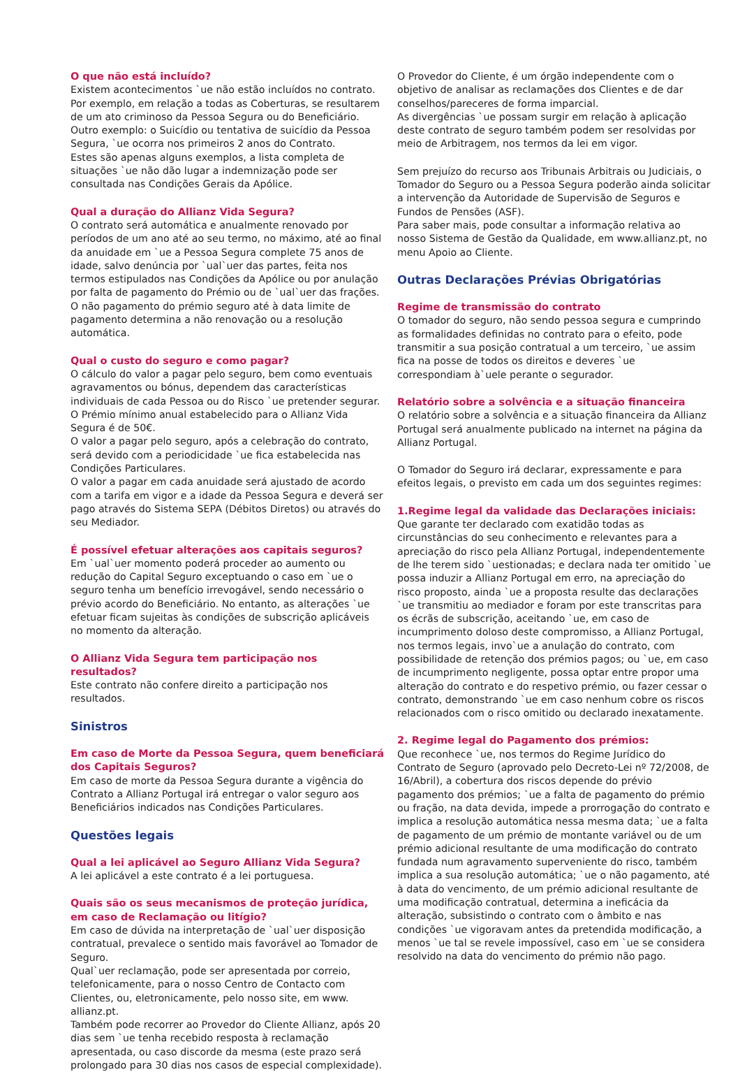O que não está incluído?
Existem acontecimentos `ue não estão incluídos no contrato.
Por exemplo, em relação a todas as Coberturas, se resultarem de um ato criminoso da Pessoa Segura ou do Beneficiário.
Outro exemplo: o Suicídio ou tentativa de suicídio da Pessoa Segura, `ue ocorra nos primeiros 2 anos do Contrato.
Estes são apenas alguns exemplos, a lista completa de situações `ue não dão lugar a indemnização pode ser consultada nas Condições Gerais da Apólice.
Qual a duração do Allianz Vida Segura?
O contrato será automática e anualmente renovado por períodos de um ano até ao seu termo, no máximo, até ao final da anuidade em `ue a Pessoa Segura complete 75 anos de idade, salvo denúncia por `ual`uer das partes, feita nos termos estipulados nas Condições da Apólice ou por anulação por falta de pagamento do Prémio ou de `ual`uer das frações.
O não pagamento do prémio seguro até à data limite de pagamento determina a não renovação ou a resolução automática.
Qual o custo do seguro e como pagar?
O cálculo do valor a pagar pelo seguro, bem como eventuais agravamentos ou bónus, dependem das características individuais de cada Pessoa ou do Risco `ue pretender segurar.
O Prémio mínimo anual estabelecido para o Allianz Vida Segura é de 50€.
O valor a pagar pelo seguro, após a celebração do contrato, será devido com a periodicidade `ue fica estabelecida nas Condições Particulares.
O valor a pagar em cada anuidade será ajustado de acordo com a tarifa em vigor e a idade da Pessoa Segura e deverá ser pago através do Sistema SEPA (Débitos Diretos) ou através do seu Mediador.
É possível efetuar alterações aos capitais seguros?
Em `ual`uer momento poderá proceder ao aumento ou redução do Capital Seguro exceptuando o caso em `ue o seguro tenha um benefício irrevogável, sendo necessário o prévio acordo do Beneficiário. No entanto, as alterações `ue efetuar ficam sujeitas às condições de subscrição aplicáveis no momento da alteração.
O Allianz Vida Segura tem participação nos resultados?
Este contrato não confere direito a participação nos resultados.
Sinistros
Em caso de Morte da Pessoa Segura, quem beneficiará
dos Capitais Seguros?
Em caso de morte da Pessoa Segura durante a vigência do Contrato a Allianz Portugal irá entregar o valor seguro aos Beneficiários indicados nas Condições Particulares.
Questões legais
Qual a lei aplicável ao Seguro Allianz Vida Segura?
A lei aplicável a este contrato é a lei portuguesa.
Quais são os seus mecanismos de proteção jurídica, em caso de Reclamação ou litígio?
Em caso de dúvida na interpretação de `ual`uer disposição contratual, prevalece o sentido mais favorável ao Tomador de Seguro.
Qual`uer reclamação, pode ser apresentada por correio, telefonicamente, para o nosso Centro de Contacto com Clientes, ou, eletronicamente, pelo nosso site, em www. allianz.pt.
Também pode recorrer ao Provedor do Cliente Allianz, após 20 dias sem `ue tenha recebido resposta à reclamação apresentada, ou caso discorde da mesma (este prazo será prolongado para 30 dias nos casos de especial complexidade).
O Provedor do Cliente, é um órgão independente com o objetivo de analisar as reclamações dos Clientes e de dar conselhos/pareceres de forma imparcial.
As divergências `ue possam surgir em relação à aplicação deste contrato de seguro também podem ser resolvidas por meio de Arbitragem, nos termos da lei em vigor.
Sem prejuízo do recurso aos Tribunais Arbitrais ou Judiciais, o Tomador do Seguro ou a Pessoa Segura poderão ainda solicitar a intervenção da Autoridade de Supervisão de Seguros e Fundos de Pensões (ASF).
Para saber mais, pode consultar a informação relativa ao nosso Sistema de Gestão da Qualidade, em www.allianz.pt, no menu Apoio ao Cliente.
Outras Declarações Prévias Obrigatórias
Regime de transmissão do contrato
O tomador do seguro, não sendo pessoa segura e cumprindo as formalidades definidas no contrato para o efeito, pode transmitir a sua posição contratual a um terceiro, `ue assim fica na posse de todos os direitos e deveres `ue correspondiam à`uele perante o segurador.
Relatório sobre a solvência e a situação financeira
O relatório sobre a solvência e a situação financeira da Allianz Portugal será anualmente publicado na internet na página da Allianz Portugal.
O Tomador do Seguro irá declarar, expressamente e para efeitos legais, o previsto em cada um dos seguintes regimes:
1.Regime legal da validade das Declarações iniciais:
Que garante ter declarado com exatidão todas as circunstâncias do seu conhecimento e relevantes para a apreciação do risco pela Allianz Portugal, independentemente de lhe terem sido `uestionadas; e declara nada ter omitido `ue possa induzir a Allianz Portugal em erro, na apreciação do risco proposto, ainda `ue a proposta resulte das declarações `ue transmitiu ao mediador e foram por este transcritas para os écrãs de subscrição, aceitando `ue, em caso de incumprimento doloso deste compromisso, a Allianz Portugal, nos termos legais, invo`ue a anulação do contrato, com possibilidade de retenção dos prémios pagos; ou `ue, em caso de incumprimento negligente, possa optar entre propor uma alteração do contrato e do respetivo prémio, ou fazer cessar o contrato, demonstrando `ue em caso nenhum cobre os riscos relacionados com o risco omitido ou declarado inexatamente.
2. Regime legal do Pagamento dos prémios:
Que reconhece `ue, nos termos do Regime Jurídico do Contrato de Seguro (aprovado pelo Decreto-Lei nº 72/2008, de 16/Abril), a cobertura dos riscos depende do prévio pagamento dos prémios; `ue a falta de pagamento do prémio ou fração, na data devida, impede a prorrogação do contrato e implica a resolução automática nessa mesma data; `ue a falta de pagamento de um prémio de montante variável ou de um prémio adicional resultante de uma modificação do contrato fundada num agravamento superveniente do risco, também implica a sua resolução automática; `ue o não pagamento, até à data do vencimento, de um prémio adicional resultante de uma modificação contratual, determina a ineficácia da alteração, subsistindo o contrato com o âmbito e nas condições `ue vigoravam antes da pretendida modificação, a menos `ue tal se revele impossível, caso em `ue se considera resolvido na data do vencimento do prémio não pago.